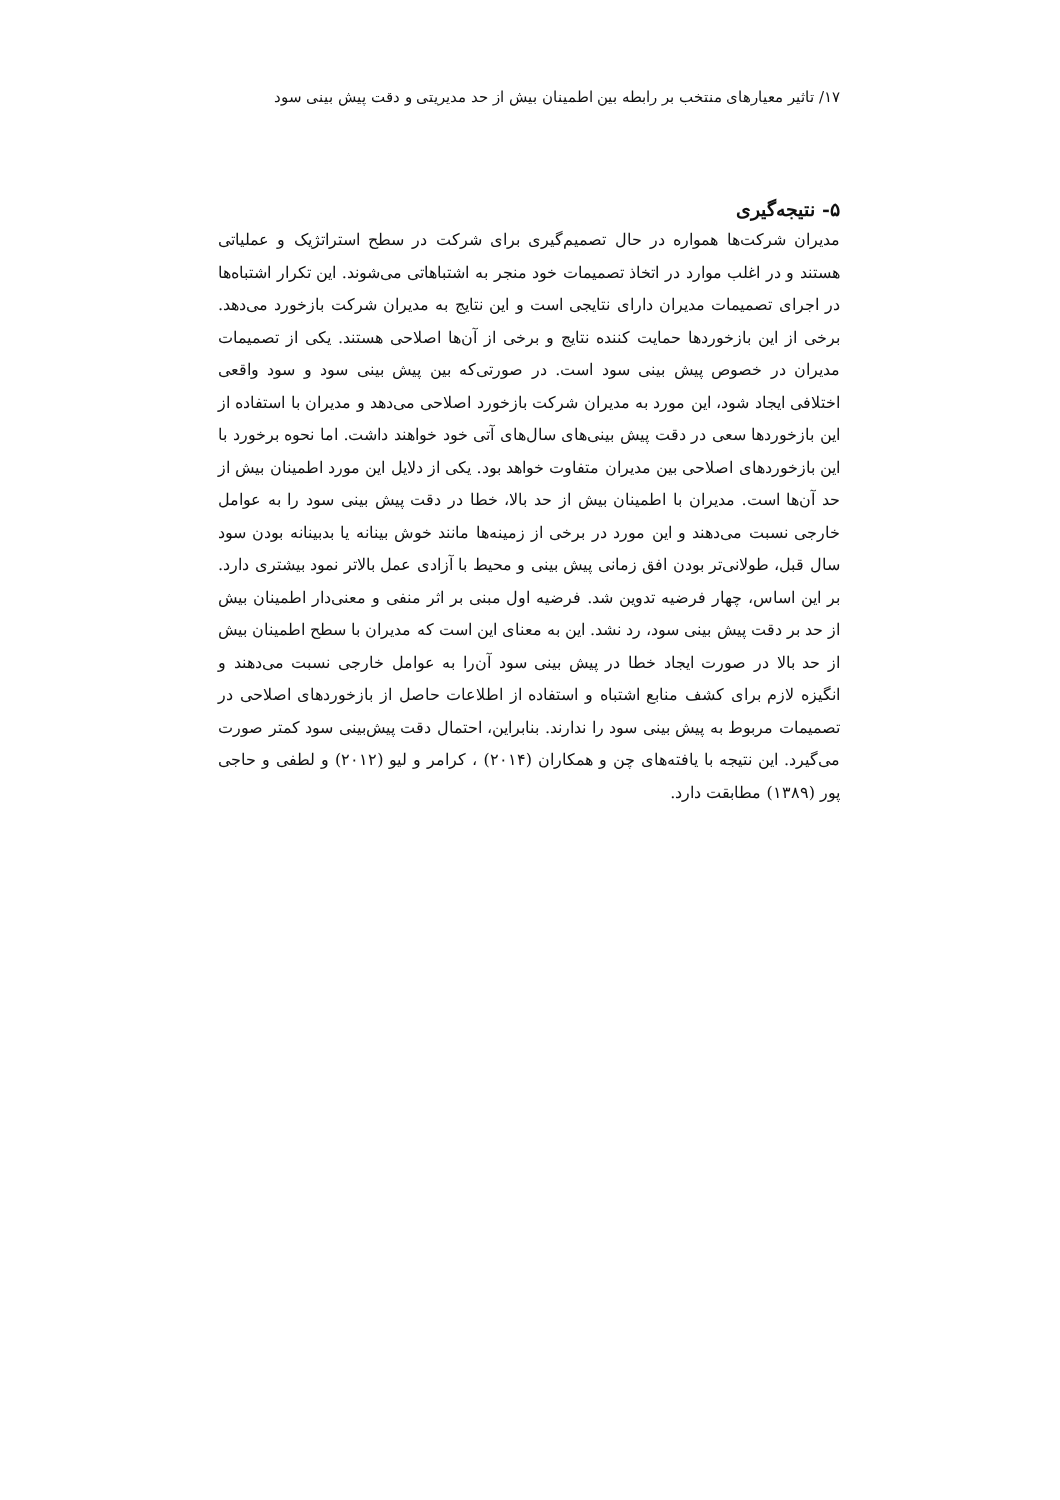۱۷/ تاثیر معیارهای منتخب بر رابطه بین اطمینان بیش از حد مدیریتی و دقت پیش بینی سود
۵- نتیجه‌گیری
مدیران شرکت‌ها همواره در حال تصمیم‌گیری برای شرکت در سطح استراتژیک و عملیاتی هستند و در اغلب موارد در اتخاذ تصمیمات خود منجر به اشتباهاتی می‌شوند. این تکرار اشتباه‌ها در اجرای تصمیمات مدیران دارای نتایجی است و این نتایج به مدیران شرکت بازخورد می‌دهد. برخی از این بازخوردها حمایت کننده نتایج و برخی از آن‌ها اصلاحی هستند. یکی از تصمیمات مدیران در خصوص پیش بینی سود است. در صورتی‌که بین پیش بینی سود و سود واقعی اختلافی ایجاد شود، این مورد به مدیران شرکت بازخورد اصلاحی می‌دهد و مدیران با استفاده از این بازخوردها سعی در دقت پیش بینی‌های سال‌های آتی خود خواهند داشت. اما نحوه برخورد با این بازخوردهای اصلاحی بین مدیران متفاوت خواهد بود. یکی از دلایل این مورد اطمینان بیش از حد آن‌ها است. مدیران با اطمینان بیش از حد بالا، خطا در دقت پیش بینی سود را به عوامل خارجی نسبت می‌دهند و این مورد در برخی از زمینه‌ها مانند خوش بینانه یا بدبینانه بودن سود سال قبل، طولانی‌تر بودن افق زمانی پیش بینی و محیط با آزادی عمل بالاتر نمود بیشتری دارد. بر این اساس، چهار فرضیه تدوین شد. فرضیه اول مبنی بر اثر منفی و معنی‌دار اطمینان بیش از حد بر دقت پیش بینی سود، رد نشد. این به معنای این است که مدیران با سطح اطمینان بیش از حد بالا در صورت ایجاد خطا در پیش بینی سود آن‌را به عوامل خارجی نسبت می‌دهند و انگیزه لازم برای کشف منابع اشتباه و استفاده از اطلاعات حاصل از بازخوردهای اصلاحی در تصمیمات مربوط به پیش بینی سود را ندارند. بنابراین، احتمال دقت پیش‌بینی سود کمتر صورت می‌گیرد. این نتیجه با یافته‌های چن و همکاران (۲۰۱۴) ، کرامر و لیو (۲۰۱۲) و لطفی و حاجی پور (۱۳۸۹) مطابقت دارد.